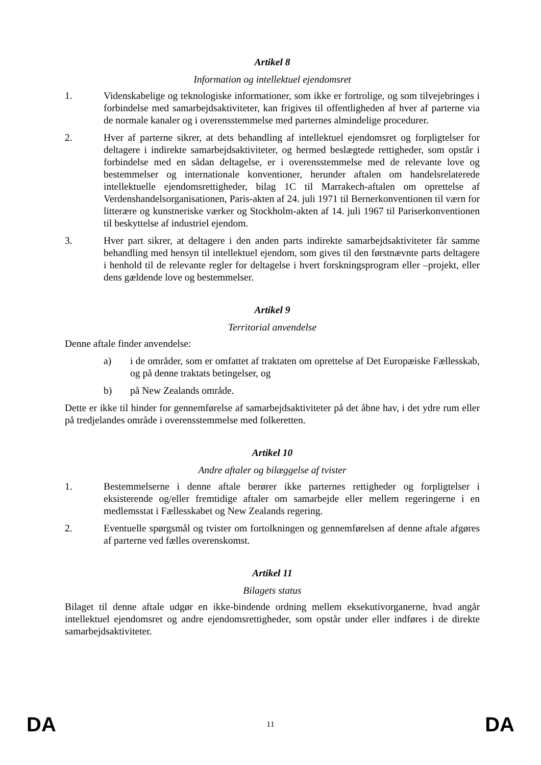Artikel 8
Information og intellektuel ejendomsret
1. Videnskabelige og teknologiske informationer, som ikke er fortrolige, og som tilvejebringes i forbindelse med samarbejdsaktiviteter, kan frigives til offentligheden af hver af parterne via de normale kanaler og i overensstemmelse med parternes almindelige procedurer.
2. Hver af parterne sikrer, at dets behandling af intellektuel ejendomsret og forpligtelser for deltagere i indirekte samarbejdsaktiviteter, og hermed beslægtede rettigheder, som opstår i forbindelse med en sådan deltagelse, er i overensstemmelse med de relevante love og bestemmelser og internationale konventioner, herunder aftalen om handelsrelaterede intellektuelle ejendomsrettigheder, bilag 1C til Marrakech-aftalen om oprettelse af Verdenshandelsorganisationen, Paris-akten af 24. juli 1971 til Bernerkonventionen til værn for litterære og kunstneriske værker og Stockholm-akten af 14. juli 1967 til Pariserkonventionen til beskyttelse af industriel ejendom.
3. Hver part sikrer, at deltagere i den anden parts indirekte samarbejdsaktiviteter får samme behandling med hensyn til intellektuel ejendom, som gives til den førstnævnte parts deltagere i henhold til de relevante regler for deltagelse i hvert forskningsprogram eller –projekt, eller dens gældende love og bestemmelser.
Artikel 9
Territorial anvendelse
Denne aftale finder anvendelse:
a) i de områder, som er omfattet af traktaten om oprettelse af Det Europæiske Fællesskab, og på denne traktats betingelser, og
b) på New Zealands område.
Dette er ikke til hinder for gennemførelse af samarbejdsaktiviteter på det åbne hav, i det ydre rum eller på tredjelandes område i overensstemmelse med folkeretten.
Artikel 10
Andre aftaler og bilæggelse af tvister
1. Bestemmelserne i denne aftale berører ikke parternes rettigheder og forpligtelser i eksisterende og/eller fremtidige aftaler om samarbejde eller mellem regeringerne i en medlemsstat i Fællesskabet og New Zealands regering.
2. Eventuelle spørgsmål og tvister om fortolkningen og gennemførelsen af denne aftale afgøres af parterne ved fælles overenskomst.
Artikel 11
Bilagets status
Bilaget til denne aftale udgør en ikke-bindende ordning mellem eksekutivorganerne, hvad angår intellektuel ejendomsret og andre ejendomsrettigheder, som opstår under eller indføres i de direkte samarbejdsaktiviteter.
DA 11 DA